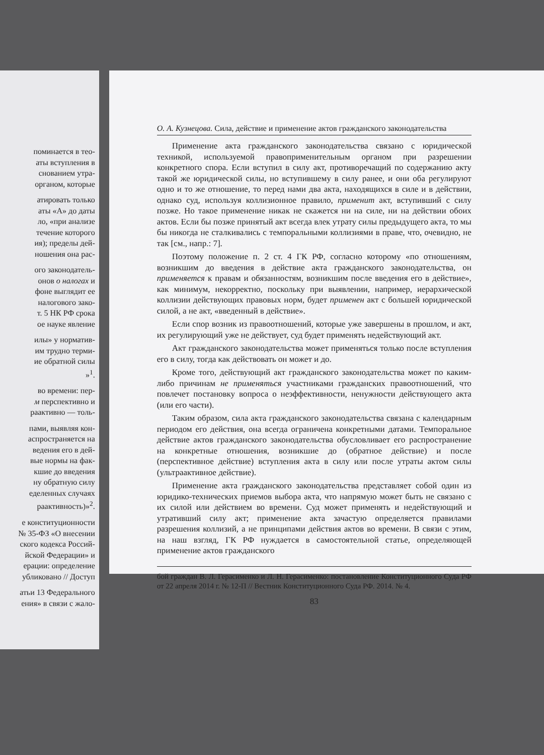поминается в тео-
аты вступления в
снованием утра-
органом, которые
атировать только
аты «А» до даты
ло, «при анализе
течение которого
ия); пределы дей-
ношения она рас-
ого законодатель-
онов о налогах и
фоне выглядит ее
налогового зако-
т. 5 НК РФ срока
ое науке явление
илы» у норматив-
им трудно терми-
ие обратной силы
»<sup>1</sup>.
во времени: пер-
м перспективно и
раактивно — толь-
пами, выявляя кон-
аспространяется на
ведения его в дей-
вые нормы на фак-
кшие до введения
ну обратную силу
еделенных случаях
раактивность)»<sup>2</sup>.
е конституционности
№ 35-ФЗ «О внесении
ского кодекса Россий-
йской Федерации» и
ерации: определение
убликовано // Доступ
атьи 13 Федерального
ения» в связи с жало-
О. А. Кузнецова. Сила, действие и применение актов гражданского законодательства
Применение акта гражданского законодательства связано с юридической техникой, используемой правоприменительным органом при разрешении конкретного спора. Если вступил в силу акт, противоречащий по содержанию акту такой же юридической силы, но вступившему в силу ранее, и они оба регулируют одно и то же отношение, то перед нами два акта, находящихся в силе и в действии, однако суд, используя коллизионное правило, применит акт, вступивший с силу позже. Но такое применение никак не скажется ни на силе, ни на действии обоих актов. Если бы позже принятый акт всегда влек утрату силы предыдущего акта, то мы бы никогда не сталкивались с темпоральными коллизиями в праве, что, очевидно, не так [см., напр.: 7].
Поэтому положение п. 2 ст. 4 ГК РФ, согласно которому «по отношениям, возникшим до введения в действие акта гражданского законодательства, он применяется к правам и обязанностям, возникшим после введения его в действие», как минимум, некорректно, поскольку при выявлении, например, иерархической коллизии действующих правовых норм, будет применен акт с большей юридической силой, а не акт, «введенный в действие».
Если спор возник из правоотношений, которые уже завершены в прошлом, и акт, их регулирующий уже не действует, суд будет применять недействующий акт.
Акт гражданского законодательства может применяться только после вступления его в силу, тогда как действовать он может и до.
Кроме того, действующий акт гражданского законодательства может по каким-либо причинам не применяться участниками гражданских правоотношений, что повлечет постановку вопроса о неэффективности, ненужности действующего акта (или его части).
Таким образом, сила акта гражданского законодательства связана с календарным периодом его действия, она всегда ограничена конкретными датами. Темпоральное действие актов гражданского законодательства обусловливает его распространение на конкретные отношения, возникшие до (обратное действие) и после (перспективное действие) вступления акта в силу или после утраты актом силы (ультраактивное действие).
Применение акта гражданского законодательства представляет собой один из юридико-технических приемов выбора акта, что напрямую может быть не связано с их силой или действием во времени. Суд может применять и недействующий и утративший силу акт; применение акта зачастую определяется правилами разрешения коллизий, а не принципами действия актов во времени. В связи с этим, на наш взгляд, ГК РФ нуждается в самостоятельной статье, определяющей применение актов гражданского
бой граждан В. Л. Герасименко и Л. Н. Герасименко: постановление Конституционного Суда РФ от 22 апреля 2014 г. № 12-П // Вестник Конституционного Суда РФ. 2014. № 4.
83